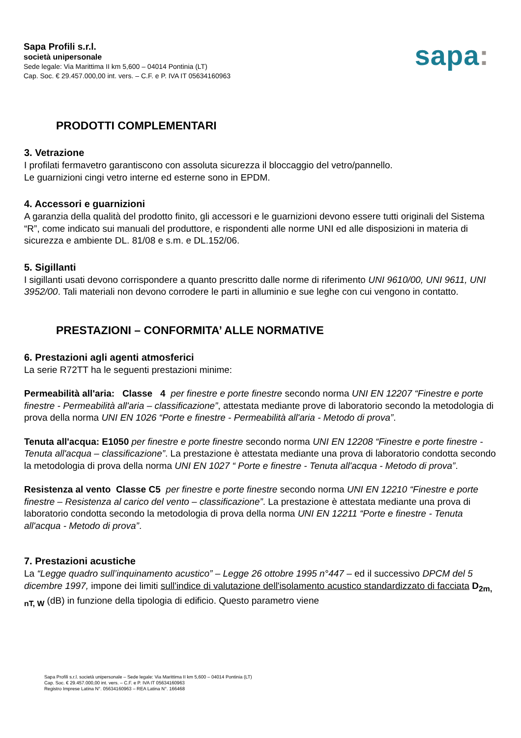Sapa Profili s.r.l.
società unipersonale
Sede legale: Via Marittima II km 5,600 – 04014 Pontinia (LT)
Cap. Soc. € 29.457.000,00 int. vers. – C.F. e P. IVA IT 05634160963
sapa:
PRODOTTI COMPLEMENTARI
3. Vetrazione
I profilati fermavetro garantiscono con assoluta sicurezza il bloccaggio del vetro/pannello.
Le guarnizioni cingi vetro interne ed esterne sono in EPDM.
4. Accessori e guarnizioni
A garanzia della qualità del prodotto finito, gli accessori e le guarnizioni devono essere tutti originali del Sistema “R”, come indicato sui manuali del produttore, e rispondenti alle norme UNI ed alle disposizioni in materia di sicurezza e ambiente DL. 81/08 e s.m. e DL.152/06.
5. Sigillanti
I sigillanti usati devono corrispondere a quanto prescritto dalle norme di riferimento UNI 9610/00, UNI 9611, UNI 3952/00. Tali materiali non devono corrodere le parti in alluminio e sue leghe con cui vengono in contatto.
PRESTAZIONI – CONFORMITA’ ALLE NORMATIVE
6. Prestazioni agli agenti atmosferici
La serie R72TT ha le seguenti prestazioni minime:
Permeabilità all'aria: Classe 4 per finestre e porte finestre secondo norma UNI EN 12207 “Finestre e porte finestre - Permeabilità all'aria – classificazione”, attestata mediante prove di laboratorio secondo la metodologia di prova della norma UNI EN 1026 “Porte e finestre - Permeabilità all'aria - Metodo di prova”.
Tenuta all'acqua: E1050 per finestre e porte finestre secondo norma UNI EN 12208 “Finestre e porte finestre - Tenuta all'acqua – classificazione”. La prestazione è attestata mediante una prova di laboratorio condotta secondo la metodologia di prova della norma UNI EN 1027 “ Porte e finestre - Tenuta all'acqua - Metodo di prova”.
Resistenza al vento Classe C5 per finestre e porte finestre secondo norma UNI EN 12210 “Finestre e porte finestre – Resistenza al carico del vento – classificazione”. La prestazione è attestata mediante una prova di laboratorio condotta secondo la metodologia di prova della norma UNI EN 12211 “Porte e finestre - Tenuta all'acqua - Metodo di prova”.
7. Prestazioni acustiche
La “Legge quadro sull’inquinamento acustico” – Legge 26 ottobre 1995 n°447 – ed il successivo DPCM del 5 dicembre 1997, impone dei limiti sull'indice di valutazione dell'isolamento acustico standardizzato di facciata D<sub>2m, nT, W</sub> (dB) in funzione della tipologia di edificio. Questo parametro viene
Sapa Profili s.r.l. società unipersonale – Sede legale: Via Marittima II km 5,600 – 04014 Pontinia (LT)
Cap. Soc. € 29.457.000,00 int. vers. – C.F. e P. IVA IT 05634160963
Registro Imprese Latina N°. 05634160963 – REA Latina N°. 166468